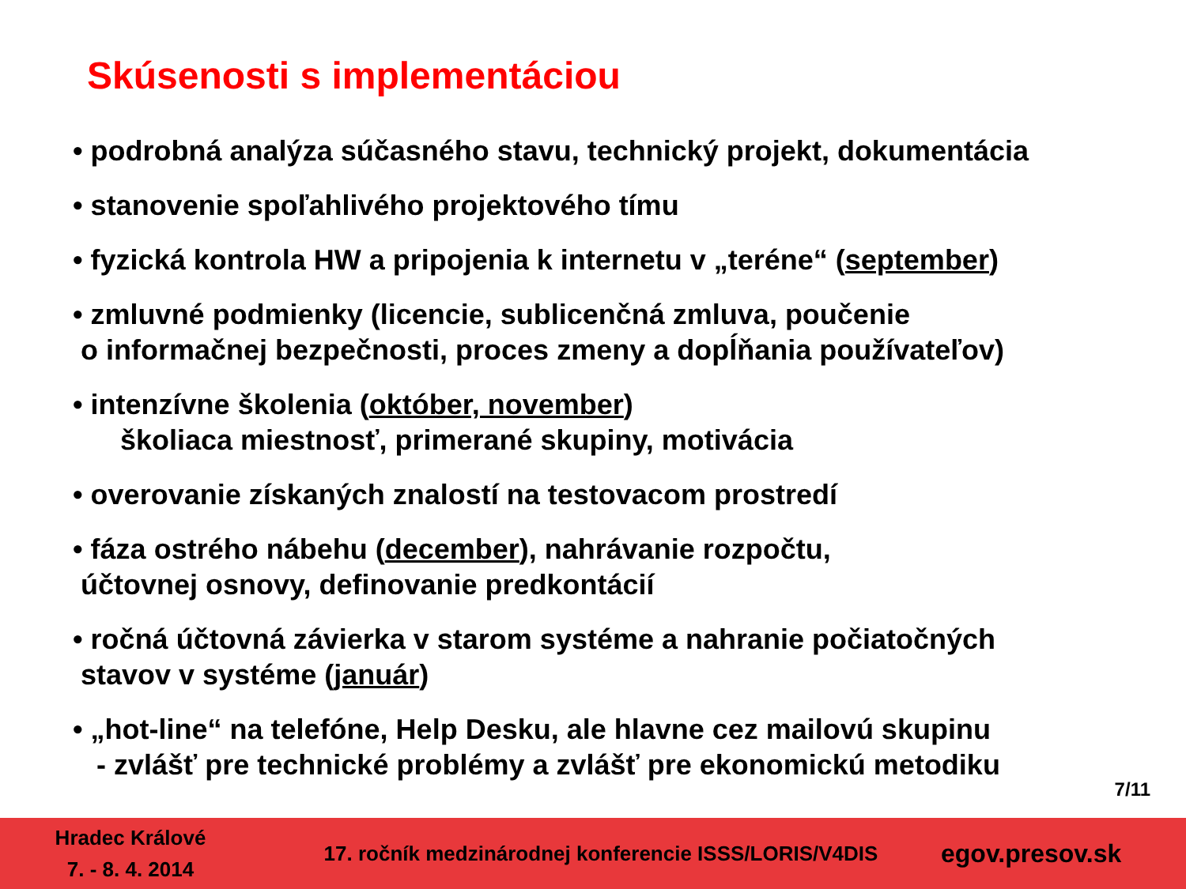Skúsenosti s implementáciou
• podrobná analýza súčasného stavu, technický projekt, dokumentácia
• stanovenie spoľahlivého projektového tímu
• fyzická kontrola HW a pripojenia k internetu v „teréne“ (september)
• zmluvné podmienky (licencie, sublicenčná zmluva, poučenie
o informačnej bezpečnosti, proces zmeny a dopĺňania používateľov)
• intenzívne školenia (október, november)
školiaca miestnosť, primerané skupiny, motivácia
• overovanie získaných znalostí na testovacom prostredí
• fáza ostrého nábehu (december), nahrávanie rozpočtu,
účtovnej osnovy, definovanie predkontácií
• ročná účtovná závierka v starom systéme a nahranie počiatočných
stavov v systéme (január)
• „hot-line“ na telefóne, Help Desku, ale hlavne cez mailovú skupinu
- zvlášť pre technické problémy a zvlášť pre ekonomickú metodiku
7/11
Hradec Králové
7. - 8. 4. 2014
17. ročník medzinárodnej konferencie ISSS/LORIS/V4DIS
egov.presov.sk